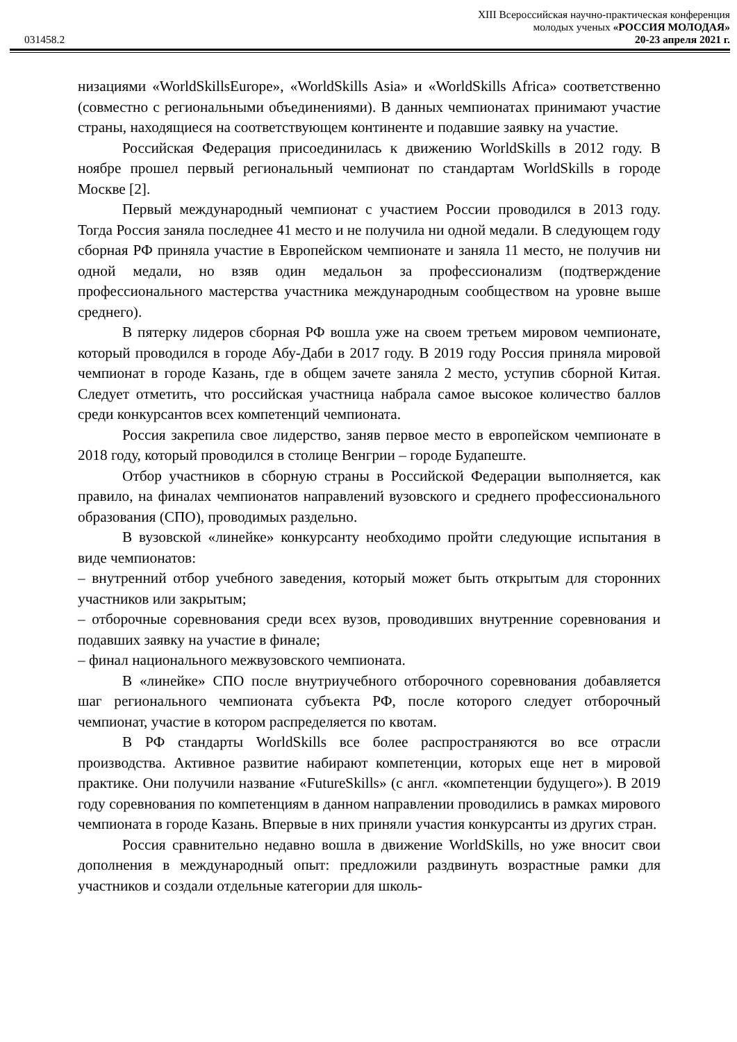XIII Всероссийская научно-практическая конференция
молодых ученых «РОССИЯ МОЛОДАЯ»
031458.2 20-23 апреля 2021 г.
низациями «WorldSkillsEurope», «WorldSkills Asia» и «WorldSkills Africa» соответственно (совместно с региональными объединениями). В данных чемпионатах принимают участие страны, находящиеся на соответствующем континенте и подавшие заявку на участие.
Российская Федерация присоединилась к движению WorldSkills в 2012 году. В ноябре прошел первый региональный чемпионат по стандартам WorldSkills в городе Москве [2].
Первый международный чемпионат с участием России проводился в 2013 году. Тогда Россия заняла последнее 41 место и не получила ни одной медали. В следующем году сборная РФ приняла участие в Европейском чемпионате и заняла 11 место, не получив ни одной медали, но взяв один медальон за профессионализм (подтверждение профессионального мастерства участника международным сообществом на уровне выше среднего).
В пятерку лидеров сборная РФ вошла уже на своем третьем мировом чемпионате, который проводился в городе Абу-Даби в 2017 году. В 2019 году Россия приняла мировой чемпионат в городе Казань, где в общем зачете заняла 2 место, уступив сборной Китая. Следует отметить, что российская участница набрала самое высокое количество баллов среди конкурсантов всех компетенций чемпионата.
Россия закрепила свое лидерство, заняв первое место в европейском чемпионате в 2018 году, который проводился в столице Венгрии – городе Будапеште.
Отбор участников в сборную страны в Российской Федерации выполняется, как правило, на финалах чемпионатов направлений вузовского и среднего профессионального образования (СПО), проводимых раздельно.
В вузовской «линейке» конкурсанту необходимо пройти следующие испытания в виде чемпионатов:
– внутренний отбор учебного заведения, который может быть открытым для сторонних участников или закрытым;
– отборочные соревнования среди всех вузов, проводивших внутренние соревнования и подавших заявку на участие в финале;
– финал национального межвузовского чемпионата.
В «линейке» СПО после внутриучебного отборочного соревнования добавляется шаг регионального чемпионата субъекта РФ, после которого следует отборочный чемпионат, участие в котором распределяется по квотам.
В РФ стандарты WorldSkills все более распространяются во все отрасли производства. Активное развитие набирают компетенции, которых еще нет в мировой практике. Они получили название «FutureSkills» (с англ. «компетенции будущего»). В 2019 году соревнования по компетенциям в данном направлении проводились в рамках мирового чемпионата в городе Казань. Впервые в них приняли участия конкурсанты из других стран.
Россия сравнительно недавно вошла в движение WorldSkills, но уже вносит свои дополнения в международный опыт: предложили раздвинуть возрастные рамки для участников и создали отдельные категории для школь-